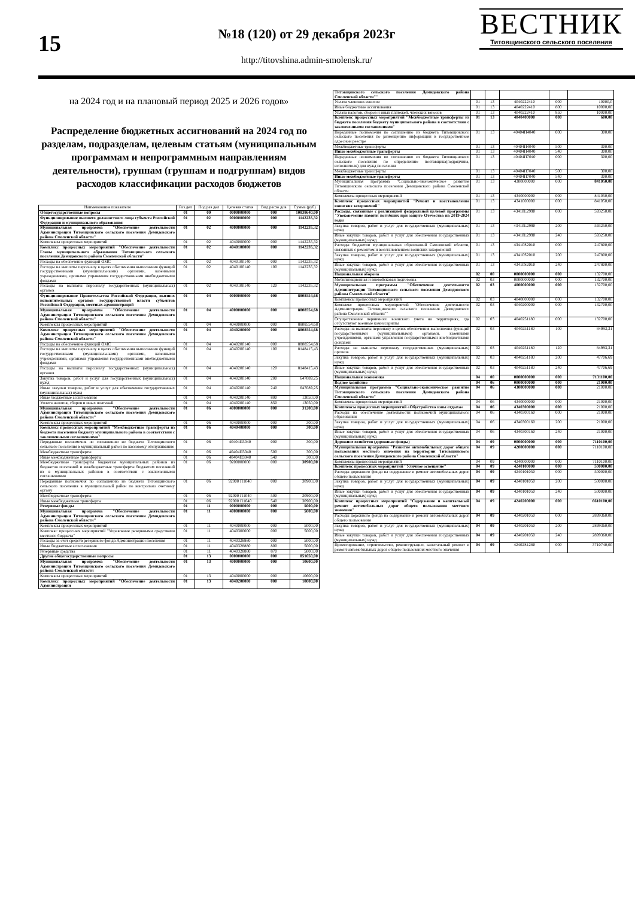15
№18 (120) от 29 декабря 2023г
http://titovshina.admin-smolensk.ru/
ВЕСТНИК
Титовщинского сельского поселения
на 2024 год и на плановый период 2025 и 2026 годов»
Распределение бюджетных ассигнований на 2024 год по разделам, подразделам, целевым статьям (муниципальным программам и непрограммным направлениям деятельности), группам (группам и подгруппам) видов расходов классификации расходов бюджетов
| Наименование показателя | Раз дел | Под раз дел | Целевая статья | Вид расхо дов | Сумма (руб) |
| --- | --- | --- | --- | --- | --- |
| Общегосударственные вопросы | 01 | 00 | 0000000000 | 000 | 10838640,00 |
| Функционирование высшего должностного лица субъекта Российской Федерации и муниципального образования | 01 | 02 | 0000000000 | 000 | 1142235,32 |
| Муниципальная программа "Обеспечение деятельности Администрации Титовщинского сельского поселения Демидовского района Смоленской области" | 01 | 02 | 4000000000 | 000 | 1142235,32 |
| Комплексы процессных мероприятий | 01 | 02 | 4040000000 | 000 | 1142235,32 |
| Комплекс процессных мероприятий "Обеспечение деятельности Главы муниципального образования Титовщинского сельского поселения Демидовского района Смоленской области" | 01 | 02 | 4040100000 | 000 | 1142235,32 |
| Расходы на обеспечение функций ОМС | 01 | 02 | 4040100140 | 000 | 1142235,32 |
| Расходы на выплаты персоналу в целях обеспечения выполнения функций государственными (муниципальными) органами, казенными учреждениями, органами управления государственными внебюджетными фондами | 01 | 02 | 4040100140 | 100 | 1142235,32 |
| Расходы на выплаты персоналу государственных (муниципальных) органов | 01 | 02 | 4040100140 | 120 | 1142235,32 |
| Функционирование Правительства Российской Федерации, высших исполнительных органов государственной власти субъектов Российской Федерации, местных администраций | 01 | 04 | 0000000000 | 000 | 8808554,68 |
| Муниципальная программа "Обеспечение деятельности Администрации Титовщинского сельского поселения Демидовского района Смоленской области" | 01 | 04 | 4000000000 | 000 | 8808554,68 |
| Комплексы процессных мероприятий | 01 | 04 | 4040000000 | 000 | 8808554,68 |
| Комплекс процессных мероприятий "Обеспечение деятельности Администрации Титовщинского сельского поселения Демидовского района Смоленской области" | 01 | 04 | 4040200000 | 000 | 8808554,68 |
| Расходы на обеспечение функций ОМС | 01 | 04 | 4040200140 | 000 | 8808554,68 |
| Расходы на выплаты персоналу в целях обеспечения выполнения функций государственными (муниципальными) органами, казенными учреждениями, органами управления государственными внебюджетными фондами | 01 | 04 | 4040200140 | 100 | 8148415,43 |
| Расходы на выплаты персоналу государственных (муниципальных) органов | 01 | 04 | 4040200140 | 120 | 8148415,43 |
| Закупка товаров, работ и услуг для государственных (муниципальных) нужд | 01 | 04 | 4040200140 | 200 | 647089,25 |
| Иные закупки товаров, работ и услуг для обеспечения государственных (муниципальных) нужд | 01 | 04 | 4040200140 | 240 | 647089,25 |
| Иные бюджетные ассигнования | 01 | 04 | 4040200140 | 800 | 13050,00 |
| Уплата налогов, сборов и иных платежей | 01 | 04 | 4040200140 | 850 | 13050,00 |
| Муниципальная программа "Обеспечение деятельности Администрации Титовщинского сельского поселения Демидовского района Смоленской области" | 01 | 06 | 4000000000 | 000 | 31200,00 |
| Комплексы процессных мероприятий | 01 | 06 | 4040000000 | 000 | 300,00 |
| Комплекс процессных мероприятий "Межбюджетные трансферты из бюджета поселения бюджету муниципального района в соответствии с заключенными соглашениями" | 01 | 06 | 4040400000 | 000 | 300,00 |
| Переданные полномочия по соглашению из бюджета Титовщинского сельского поселения в муниципальный район по кассовому обслуживанию | 01 | 06 | 40404П3040 | 000 | 300,00 |
| Межбюджетные трансферты | 01 | 06 | 40404П3040 | 500 | 300,00 |
| Иные межбюджетные трансферты | 01 | 06 | 40404П3040 | 540 | 300,00 |
| Межбюджетные трансферты бюджетам муниципальных районов из бюджетов поселений и межбюджетные трансферты бюджетам поселений из в муниципальных районов в соответствии с заключенными соглашениями | 01 | 06 | 9200000000 | 000 | 30900,00 |
| Переданные полномочия по соглашению из бюджета Титовщинского сельского поселения в муниципальный район по контрольно счетному органу | 01 | 06 | 92000 П1040 | 000 | 30900,00 |
| Межбюджетные трансферты | 01 | 06 | 92000 П1040 | 500 | 30900,00 |
| Иные межбюджетные трансферты | 01 | 06 | 92000 П1040 | 540 | 30900,00 |
| Резервные фонды | 01 | 11 | 0000000000 | 000 | 5000,00 |
| Муниципальная программа "Обеспечение деятельности Администрации Титовщинского сельского поселения Демидовского района Смоленской области" | 01 | 11 | 4000000000 | 000 | 5000,00 |
| Комплексы процессных мероприятий | 01 | 11 | 4040000000 | 000 | 5000,00 |
| Комплекс процессных мероприятий "Управление резервными средствами местного бюджета" | 01 | 11 | 4040300000 | 000 | 5000,00 |
| Расходы за счет средств резервного фонда Администрации поселения | 01 | 11 | 4040328880 | 000 | 5000,00 |
| Иные бюджетные ассигнования | 01 | 11 | 4040328880 | 800 | 5000,00 |
| Резервные средства | 01 | 11 | 4040328880 | 870 | 5000,00 |
| Другие общегосударственные вопросы | 01 | 13 | 0000000000 | 000 | 851650,00 |
| Муниципальная программа "Обеспечение деятельности Администрации Титовщинского сельского поселения Демидовского района Смоленской области | 01 | 13 | 4000000000 | 000 | 10600,00 |
| Комплексы процессных мероприятий | 01 | 13 | 4040000000 | 000 | 10600,00 |
| Комплекс процессных мероприятий "Обеспечение деятельности Администрации | 01 | 13 | 4040200000 | 000 | 10000,00 |
| Титовщинского сельского поселения Демидовского района Смоленской области"" | | | | | |
| Уплата членских взносов | 01 | 13 | 4040222410 | 000 | 10000,0 |
| Иные бюджетные ассигнования | 01 | 13 | 4040222410 | 800 | 10000,00 |
| Уплата налогов, сборов и иных платежей, членских взносов | 01 | 13 | 4040222410 | 850 | 10000,00 |
| Комплекс процессных мероприятий "Межбюджетные трансферты из бюджета поселения бюджету муниципального района в соответствии с заключенными соглашениями" | 01 | 13 | 4040400000 | 000 | 600,00 |
| Переданные полномочия по соглашению из бюджета Титовщинского сельского поселения по размещению информации в государственном адресном реестре | 01 | 13 | 40404П4040 | 000 | 300,00 |
| Межбюджетные трансферты | 01 | 13 | 40404П4040 | 500 | 300,00 |
| Иные межбюджетные трансферты | 01 | 13 | 40404П4040 | 540 | 300,00 |
| Переданные полномочия по соглашению из бюджета Титовщинского сельского поселения по определению поставщика(подрядчика, исполнителя) для нужд поселения | 01 | 13 | 40404П7040 | 000 | 300,00 |
| Межбюджетные трансферты | 01 | 13 | 40404П7040 | 500 | 300,00 |
| Иные межбюджетные трансферты | 01 | 13 | 40404П7040 | 540 | 300,00 |
| Муниципальная программа "Социально-экономическое развитие Титовщинского сельского поселения Демидовского района Смоленской области | 01 | 13 | 4300000000 | 000 | 841050,00 |
| Комплексы процессных мероприятий | 01 | 13 | 4340000000 | 000 | 841050,00 |
| Комплекс процессных мероприятий "Ремонт и восстановление воинских захоронений" | 01 | 13 | 4341000000 | 000 | 841050,00 |
| Расходы, связанные с реализацией федеральной целевой программы "Увековечение памяти погибших при защите Отечества на 2019-2024 годы | 01 | 13 | 43410L2990 | 000 | 593250,00 |
| Закупка товаров, работ и услуг для государственных (муниципальных) нужд | 01 | 13 | 43410L2990 | 200 | 593250,00 |
| Иные закупки товаров, работ и услуг для обеспечения государственных (муниципальных) нужд | 01 | 13 | 43410L2990 | 240 | 593250,00 |
| Расходы бюджетов муниципальных образований Смоленской области, связанных с ремонтом и восстановлением воинских захоронений | 01 | 13 | 43410S2010 | 000 | 247800,00 |
| Закупка товаров, работ и услуг для государственных (муниципальных) нужд | 01 | 13 | 43410S2010 | 200 | 247800,00 |
| Иные закупки товаров, работ и услуг для обеспечения государственных (муниципальных) нужд | 01 | 13 | 43410S2010 | 240 | 247800,00 |
| Национальная оборона | 02 | 00 | 0000000000 | 000 | 132700,00 |
| Мобилизационная и вневойсковая подготовка | 02 | 03 | 0000000000 | 000 | 132700,00 |
| Муниципальная программа "Обеспечение деятельности Администрации Титовщинского сельского поселения Демидовского района Смоленской области" | 02 | 03 | 4000000000 | 000 | 132700,00 |
| Комплексы процессных мероприятий | 02 | 03 | 4040000000 | 000 | 132700,00 |
| Комплекс процессных мероприятий "Обеспечение деятельности Администрации Титовщинского сельского поселения Демидовского района Смоленской области"" | 02 | 03 | 4040200000 | 000 | 132700,00 |
| Осуществление первичного воинского учета на территориях, где отсутствуют военные комиссариаты | 02 | 03 | 4040251180 | 000 | 132700,00 |
| Расходы на выплаты персоналу в целях обеспечения выполнения функций государственными (муниципальными) органами, казенными учреждениями, органами управления государственными внебюджетными фондами | 02 | 03 | 4040251180 | 100 | 84993,31 |
| Расходы на выплаты персоналу государственных (муниципальных) органов | 02 | 03 | 4040251180 | 120 | 84993,31 |
| Закупка товаров, работ и услуг для государственных (муниципальных) нужд | 02 | 03 | 4040251180 | 200 | 47706,69 |
| Иные закупки товаров, работ и услуг для обеспечения государственных (муниципальных) нужд | 02 | 03 | 4040251180 | 240 | 47706,69 |
| Национальная экономика | 04 | 00 | 0000000000 | 000 | 7131100,00 |
| Водное хозяйство | 04 | 06 | 0000000000 | 000 | 21000,00 |
| Муниципальная программа "Социально-экономическое развитие Титовщинского сельского поселения Демидовского района Смоленской области" | 04 | 06 | 4300000000 | 000 | 21000,00 |
| Комплексы процессных мероприятий | 04 | 06 | 4340000000 | 000 | 21000,00 |
| Комплексы процессных мероприятий «Обустройство зоны отдыха» | 04 | 06 | 4340300000 | 000 | 21000,00 |
| Расходы на обеспечение деятельности полномочий муниципального образования | 04 | 06 | 4340300160 | 000 | 21000,00 |
| Закупка товаров, работ и услуг для государственных (муниципальных) нужд | 04 | 06 | 4340300160 | 200 | 21000,00 |
| Иные закупки товаров, работ и услуг для обеспечения государственных (муниципальных) нужд | 04 | 06 | 4340300160 | 240 | 21000,00 |
| Дорожное хозяйство (дорожные фонды) | 04 | 09 | 0000000000 | 000 | 7110100,00 |
| Муниципальная программа "Развитие автомобильных дорог общего пользования местного значения на территории Титовщинского сельского поселения Демидовского района Смоленской области" | 04 | 09 | 4200000000 | 000 | 7110100,00 |
| Комплексы процессных мероприятий | 04 | 09 | 4240000000 | 000 | 7110100,00 |
| Комплекс процессных мероприятий "Уличное освещение" | 04 | 09 | 4240100000 | 000 | 500000,00 |
| Расходы дорожного фонда на содержание и ремонт автомобильных дорог общего пользования | 04 | 09 | 4240101050 | 000 | 500000,00 |
| Закупка товаров, работ и услуг для государственных (муниципальных) нужд | 04 | 09 | 4240101050 | 200 | 500000,00 |
| Иные закупки товаров, работ и услуг для обеспечения государственных (муниципальных) нужд | 04 | 09 | 4240101050 | 240 | 500000,00 |
| Комплекс процессных мероприятий "Содержание и капитальный ремонт автомобильных дорог общего пользования местного значения" | 04 | 09 | 4240200000 | 000 | 6610100,00 |
| Расходы дорожного фонда на содержание и ремонт автомобильных дорог общего пользования | 04 | 09 | 4240201050 | 000 | 2899360,00 |
| Закупка товаров, работ и услуг для государственных (муниципальных) нужд | 04 | 09 | 4240201050 | 200 | 2899360,00 |
| Иные закупки товаров, работ и услуг для обеспечения государственных (муниципальных) нужд | 04 | 09 | 4240201050 | 240 | 2899360,00 |
| Проектирование, строительство, реконструкцию, капитальный ремонт и ремонт автомобильных дорог общего пользования местного значения | 04 | 09 | 42402S1260 | 000 | 3710740,00 |